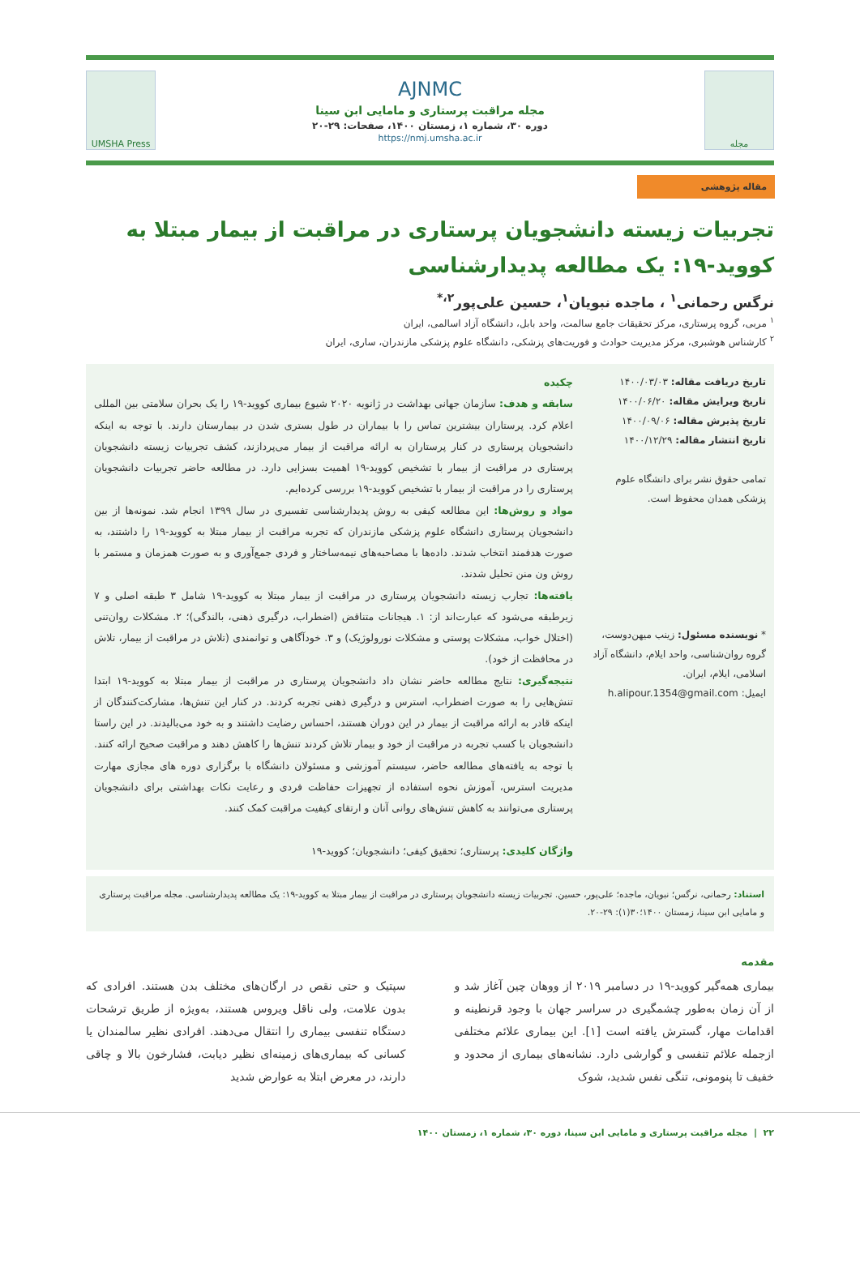مجله
AJNMC
مجله مراقبت پرستاری و مامایی ابن سینا
دوره ۳۰، شماره ۱، زمستان ۱۴۰۰، صفحات: ۲۹-۲۰
https://nmj.umsha.ac.ir
UMSHA Press
مقاله پژوهشی
تجربیات زیسته دانشجویان پرستاری در مراقبت از بیمار مبتلا به کووید-۱۹: یک مطالعه پدیدارشناسی
نرگس رحمانی<sup>۱</sup> ، ماجده نبویان<sup>۱</sup>، حسین علی‌پور<sup>۲،*</sup>
<sup>۱</sup> مربی، گروه پرستاری، مرکز تحقیقات جامع سالمت، واحد بابل، دانشگاه آزاد اسالمی، ایران
<sup>۲</sup> کارشناس هوشبری، مرکز مدیریت حوادث و فوریت‌های پزشکی، دانشگاه علوم پزشکی مازندران، ساری، ایران
تاریخ دریافت مقاله: ۱۴۰۰/۰۳/۰۳
تاریخ ویرایش مقاله: ۱۴۰۰/۰۶/۲۰
تاریخ پذیرش مقاله: ۱۴۰۰/۰۹/۰۶
تاریخ انتشار مقاله: ۱۴۰۰/۱۲/۲۹
تمامی حقوق نشر برای دانشگاه علوم پزشکی همدان محفوظ است.
* نویسنده مسئول: زینب میهن‌دوست، گروه روان‌شناسی، واحد ایلام، دانشگاه آزاد اسلامی، ایلام، ایران.
ایمیل: h.alipour.1354@gmail.com
چکیده
سابقه و هدف: سازمان جهانی بهداشت در ژانویه ۲۰۲۰ شیوع بیماری کووید-۱۹ را یک بحران سلامتی بین المللی اعلام کرد. پرستاران بیشترین تماس را با بیماران در طول بستری شدن در بیمارستان دارند. با توجه به اینکه دانشجویان پرستاری در کنار پرستاران به ارائه مراقبت از بیمار می‌پردازند، کشف تجربیات زیسته دانشجویان پرستاری در مراقبت از بیمار با تشخیص کووید-۱۹ اهمیت بسزایی دارد. در مطالعه حاضر تجربیات دانشجویان پرستاری را در مراقبت از بیمار با تشخیص کووید-۱۹ بررسی کرده‌ایم.
مواد و روش‌ها: این مطالعه کیفی به روش پدیدارشناسی تفسیری در سال ۱۳۹۹ انجام شد. نمونه‌ها از بین دانشجویان پرستاری دانشگاه علوم پزشکی مازندران که تجربه مراقبت از بیمار مبتلا به کووید-۱۹ را داشتند، به صورت هدفمند انتخاب شدند. داده‌ها با مصاحبه‌های نیمه‌ساختار و فردی جمع‌آوری و به صورت همزمان و مستمر با روش ون منن تحلیل شدند.
یافته‌ها: تجارب زیسته دانشجویان پرستاری در مراقبت از بیمار مبتلا به کووید-۱۹ شامل ۳ طبقه اصلی و ۷ زیرطبقه می‌شود که عبارت‌اند از: ۱. هیجانات متناقض (اضطراب، درگیری ذهنی، بالندگی)؛ ۲. مشکلات روان‌تنی (اختلال خواب، مشکلات پوستی و مشکلات نورولوژیک) و ۳. خودآگاهی و توانمندی (تلاش در مراقبت از بیمار، تلاش در محافظت از خود).
نتیجه‌گیری: نتایج مطالعه حاضر نشان داد دانشجویان پرستاری در مراقبت از بیمار مبتلا به کووید-۱۹ ابتدا تنش‌هایی را به صورت اضطراب، استرس و درگیری ذهنی تجربه کردند. در کنار این تنش‌ها، مشارکت‌کنندگان از اینکه قادر به ارائه مراقبت از بیمار در این دوران هستند، احساس رضایت داشتند و به خود می‌بالیدند. در این راستا دانشجویان با کسب تجربه در مراقبت از خود و بیمار تلاش کردند تنش‌ها را کاهش دهند و مراقبت صحیح ارائه کنند. با توجه به یافته‌های مطالعه حاضر، سیستم آموزشی و مسئولان دانشگاه با برگزاری دوره های مجازی مهارت مدیریت استرس، آموزش نحوه استفاده از تجهیزات حفاظت فردی و رعایت نکات بهداشتی برای دانشجویان پرستاری می‌توانند به کاهش تنش‌های روانی آنان و ارتقای کیفیت مراقبت کمک کنند.
واژگان کلیدی: پرستاری؛ تحقیق کیفی؛ دانشجویان؛ کووید-۱۹
استناد: رحمانی، نرگس؛ نبویان، ماجده؛ علی‌پور، حسین. تجربیات زیسته دانشجویان پرستاری در مراقبت از بیمار مبتلا به کووید-۱۹: یک مطالعه پدیدارشناسی. مجله مراقبت پرستاری و مامایی ابن سینا، زمستان ۱۴۰۰؛۳۰(۱): ۲۹-۲۰.
مقدمه
بیماری همه‌گیر کووید-۱۹ در دسامبر ۲۰۱۹ از ووهان چین آغاز شد و از آن زمان به‌طور چشمگیری در سراسر جهان با وجود قرنطینه و اقدامات مهار، گسترش یافته است [۱]. این بیماری علائم مختلفی ازجمله علائم تنفسی و گوارشی دارد. نشانه‌های بیماری از محدود و خفیف تا پنومونی، تنگی نفس شدید، شوک
سپتیک و حتی نقص در ارگان‌های مختلف بدن هستند. افرادی که بدون علامت، ولی ناقل ویروس هستند، به‌ویژه از طریق ترشحات دستگاه تنفسی بیماری را انتقال می‌دهند. افرادی نظیر سالمندان یا کسانی که بیماری‌های زمینه‌ای نظیر دیابت، فشارخون بالا و چاقی دارند، در معرض ابتلا به عوارض شدید
۲۲ | مجله مراقبت پرستاری و مامایی ابن سینا، دوره ۳۰، شماره ۱، زمستان ۱۴۰۰